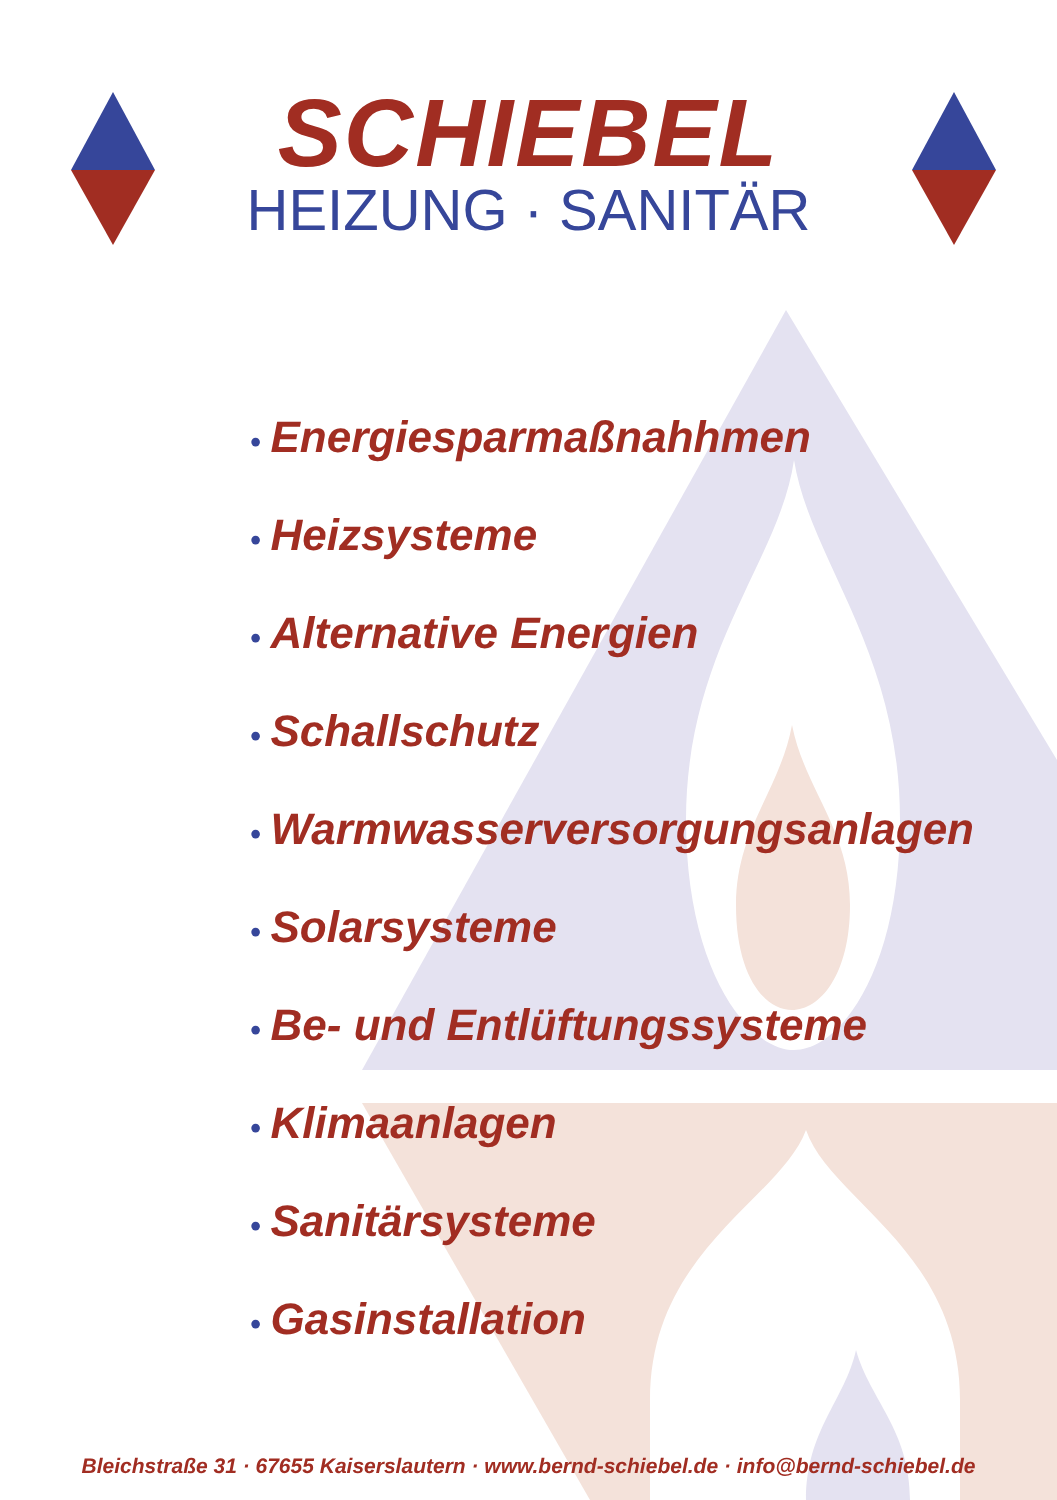SCHIEBEL
HEIZUNG · SANITÄR
• Energiesparmaßnahhmen
• Heizsysteme
• Alternative Energien
• Schallschutz
• Warmwasserversorgungsanlagen
• Solarsysteme
• Be- und Entlüftungssysteme
• Klimaanlagen
• Sanitärsysteme
• Gasinstallation
Bleichstraße 31 · 67655 Kaiserslautern · www.bernd-schiebel.de · info@bernd-schiebel.de